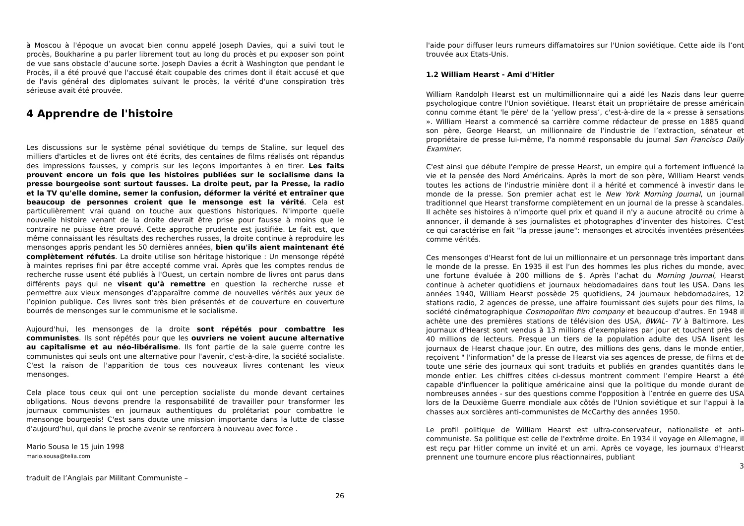à Moscou à l'époque un avocat bien connu appelé Joseph Davies, qui a suivi tout le procès, Boukharine a pu parler librement tout au long du procès et pu exposer son point de vue sans obstacle d’aucune sorte. Joseph Davies a écrit à Washington que pendant le Procès, il a été prouvé que l'accusé était coupable des crimes dont il était accusé et que de l'avis général des diplomates suivant le procès, la vérité d'une conspiration très sérieuse avait été prouvée.
4 Apprendre de l'histoire
Les discussions sur le système pénal soviétique du temps de Staline, sur lequel des milliers d'articles et de livres ont été écrits, des centaines de films réalisés ont répandus des impressions fausses, y compris sur les leçons importantes à en tirer. Les faits prouvent encore un fois que les histoires publiées sur le socialisme dans la presse bourgeoise sont surtout fausses. La droite peut, par la Presse, la radio et la TV qu'elle domine, semer la confusion, déformer la vérité et entraîner que beaucoup de personnes croient que le mensonge est la vérité. Cela est particulièrement vrai quand on touche aux questions historiques. N'importe quelle nouvelle histoire venant de la droite devrait être prise pour fausse à moins que le contraire ne puisse être prouvé. Cette approche prudente est justifiée. Le fait est, que même connaissant les résultats des recherches russes, la droite continue à reproduire les mensonges appris pendant les 50 dernières années, bien qu'ils aient maintenant été complètement réfutés. La droite utilise son héritage historique : Un mensonge répété à maintes reprises fini par être accepté comme vrai. Après que les comptes rendus de recherche russe usent été publiés à l'Ouest, un certain nombre de livres ont parus dans différents pays qui ne visent qu’à remettre en question la recherche russe et permettre aux vieux mensonges d’apparaître comme de nouvelles vérités aux yeux de l’opinion publique. Ces livres sont très bien présentés et de couverture en couverture bourrés de mensonges sur le communisme et le socialisme.
Aujourd'hui, les mensonges de la droite sont répétés pour combattre les communistes. Ils sont répétés pour que les ouvriers ne voient aucune alternative au capitalisme et au néo-libéralisme. Ils font partie de la sale guerre contre les communistes qui seuls ont une alternative pour l'avenir, c'est-à-dire, la société socialiste. C'est la raison de l'apparition de tous ces nouveaux livres contenant les vieux mensonges.
Cela place tous ceux qui ont une perception socialiste du monde devant certaines obligations. Nous devons prendre la responsabilité de travailler pour transformer les journaux communistes en journaux authentiques du prolétariat pour combattre le mensonge bourgeois! C'est sans doute une mission importante dans la lutte de classe d'aujourd'hui, qui dans le proche avenir se renforcera à nouveau avec force .
Mario Sousa le 15 juin 1998
mario.sousa@telia.com
traduit de l’Anglais par Militant Communiste –
26
l'aide pour diffuser leurs rumeurs diffamatoires sur l'Union soviétique. Cette aide ils l’ont trouvée aux Etats-Unis.
1.2 William Hearst - Ami d'Hitler
William Randolph Hearst est un multimillionnaire qui a aidé les Nazis dans leur guerre psychologique contre l'Union soviétique. Hearst était un propriétaire de presse américain connu comme étant 'le père' de la ‘yellow press’, c'est-à-dire de la « presse à sensations ». William Hearst a commencé sa carrière comme rédacteur de presse en 1885 quand son père, George Hearst, un millionnaire de l’industrie de l’extraction, sénateur et propriétaire de presse lui-même, l'a nommé responsable du journal San Francisco Daily Examiner.
C'est ainsi que débute l'empire de presse Hearst, un empire qui a fortement influencé la vie et la pensée des Nord Américains. Après la mort de son père, William Hearst vends toutes les actions de l'industrie minière dont il a hérité et commencé à investir dans le monde de la presse. Son premier achat est le New York Morning Journal, un journal traditionnel que Hearst transforme complètement en un journal de la presse à scandales. Il achète ses histoires à n'importe quel prix et quand il n'y a aucune atrocité ou crime à annoncer, il demande à ses journalistes et photographes d’inventer des histoires. C’est ce qui caractérise en fait "la presse jaune": mensonges et atrocités inventées présentées comme vérités.
Ces mensonges d'Hearst font de lui un millionnaire et un personnage très important dans le monde de la presse. En 1935 il est l’un des hommes les plus riches du monde, avec une fortune évaluée à 200 millions de $. Après l’achat du Morning Journal, Hearst continue à acheter quotidiens et journaux hebdomadaires dans tout les USA. Dans les années 1940, William Hearst possède 25 quotidiens, 24 journaux hebdomadaires, 12 stations radio, 2 agences de presse, une affaire fournissant des sujets pour des films, la société cinématographique Cosmopolitan film company et beaucoup d'autres. En 1948 il achète une des premières stations de télévision des USA, BWAL- TV à Baltimore. Les journaux d'Hearst sont vendus à 13 millions d’exemplaires par jour et touchent près de 40 millions de lecteurs. Presque un tiers de la population adulte des USA lisent les journaux de Hearst chaque jour. En outre, des millions des gens, dans le monde entier, reçoivent " l'information" de la presse de Hearst via ses agences de presse, de films et de toute une série des journaux qui sont traduits et publiés en grandes quantités dans le monde entier. Les chiffres citées ci-dessus montrent comment l'empire Hearst a été capable d'influencer la politique américaine ainsi que la politique du monde durant de nombreuses années - sur des questions comme l'opposition à l’entrée en guerre des USA lors de la Deuxième Guerre mondiale aux côtés de l'Union soviétique et sur l'appui à la chasses aux sorcières anti-communistes de McCarthy des années 1950.
Le profil politique de William Hearst est ultra-conservateur, nationaliste et anti-communiste. Sa politique est celle de l'extrême droite. En 1934 il voyage en Allemagne, il est reçu par Hitler comme un invité et un ami. Après ce voyage, les journaux d'Hearst prennent une tournure encore plus réactionnaires, publiant
3